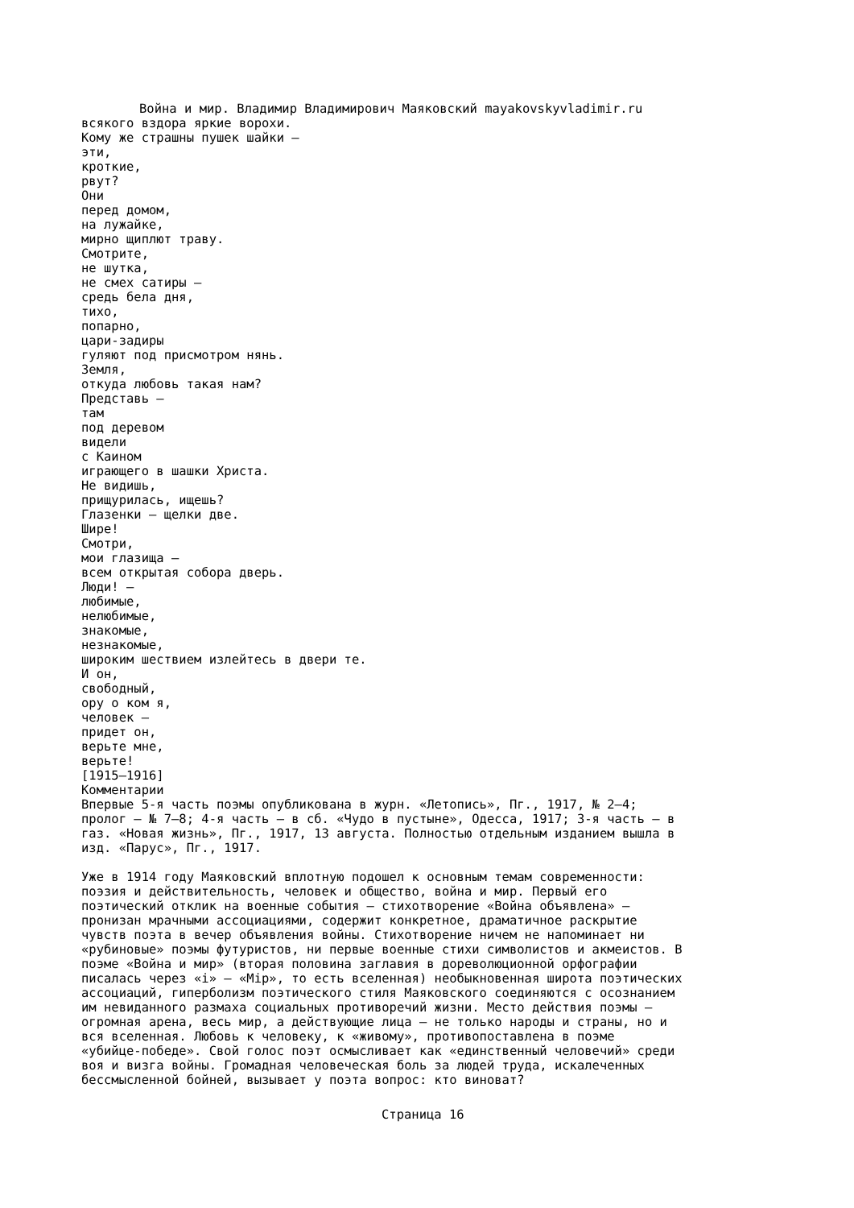Война и мир. Владимир Владимирович Маяковский mayakovskyvladimir.ru
всякого вздора яркие ворохи.
Кому же страшны пушек шайки —
эти,
кроткие,
рвут?
Они
перед домом,
на лужайке,
мирно щиплют траву.
Смотрите,
не шутка,
не смех сатиры —
средь бела дня,
тихо,
попарно,
цари-задиры
гуляют под присмотром нянь.
Земля,
откуда любовь такая нам?
Представь —
там
под деревом
видели
с Каином
играющего в шашки Христа.
Не видишь,
прищурилась, ищешь?
Глазенки — щелки две.
Шире!
Смотри,
мои глазища —
всем открытая собора дверь.
Люди! —
любимые,
нелюбимые,
знакомые,
незнакомые,
широким шествием излейтесь в двери те.
И он,
свободный,
ору о ком я,
человек —
придет он,
верьте мне,
верьте!
[1915–1916]
Комментарии
Впервые 5-я часть поэмы опубликована в журн. «Летопись», Пг., 1917, № 2–4;
пролог — № 7–8; 4-я часть — в сб. «Чудо в пустыне», Одесса, 1917; 3-я часть — в
газ. «Новая жизнь», Пг., 1917, 13 августа. Полностью отдельным изданием вышла в
изд. «Парус», Пг., 1917.

Уже в 1914 году Маяковский вплотную подошел к основным темам современности:
поэзия и действительность, человек и общество, война и мир. Первый его
поэтический отклик на военные события — стихотворение «Война объявлена» —
пронизан мрачными ассоциациями, содержит конкретное, драматичное раскрытие
чувств поэта в вечер объявления войны. Стихотворение ничем не напоминает ни
«рубиновые» поэмы футуристов, ни первые военные стихи символистов и акмеистов. В
поэме «Война и мир» (вторая половина заглавия в дореволюционной орфографии
писалась через «i» — «Мiр», то есть вселенная) необыкновенная широта поэтических
ассоциаций, гиперболизм поэтического стиля Маяковского соединяются с осознанием
им невиданного размаха социальных противоречий жизни. Место действия поэмы —
огромная арена, весь мир, а действующие лица — не только народы и страны, но и
вся вселенная. Любовь к человеку, к «живому», противопоставлена в поэме
«убийце-победе». Свой голос поэт осмысливает как «единственный человечий» среди
воя и визга войны. Громадная человеческая боль за людей труда, искалеченных
бессмысленной бойней, вызывает у поэта вопрос: кто виноват?
Страница 16